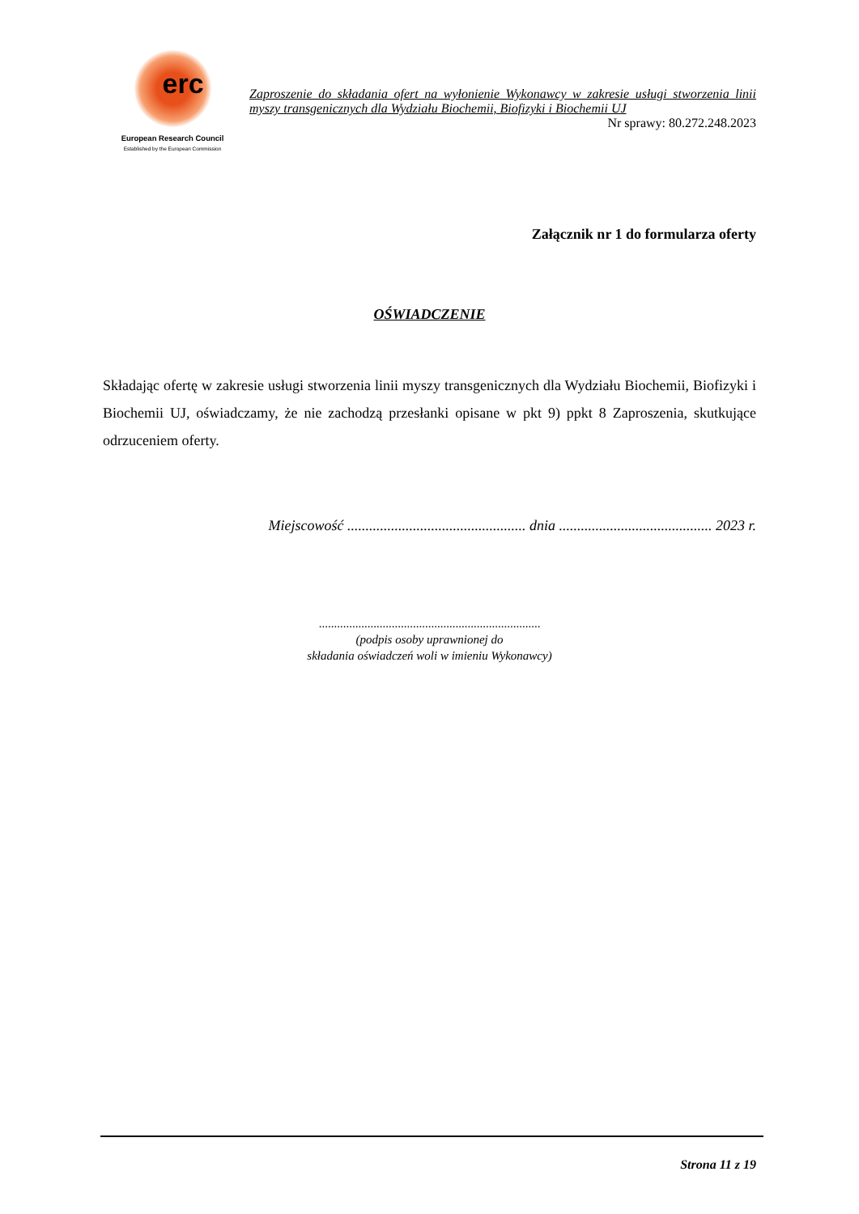erc
European Research Council
Established by the European Commission
Zaproszenie do składania ofert na wyłonienie Wykonawcy w zakresie usługi stworzenia linii myszy transgenicznych dla Wydziału Biochemii, Biofizyki i Biochemii UJ
Nr sprawy: 80.272.248.2023
Załącznik nr 1 do formularza oferty
OŚWIADCZENIE
Składając ofertę w zakresie usługi stworzenia linii myszy transgenicznych dla Wydziału Biochemii, Biofizyki i Biochemii UJ, oświadczamy, że nie zachodzą przesłanki opisane w pkt 9) ppkt 8 Zaproszenia, skutkujące odrzuceniem oferty.
Miejscowość ................................................. dnia .......................................... 2023 r.
.........................................................................
(podpis osoby uprawnionej do
składania oświadczeń woli w imieniu Wykonawcy)
Strona 11 z 19